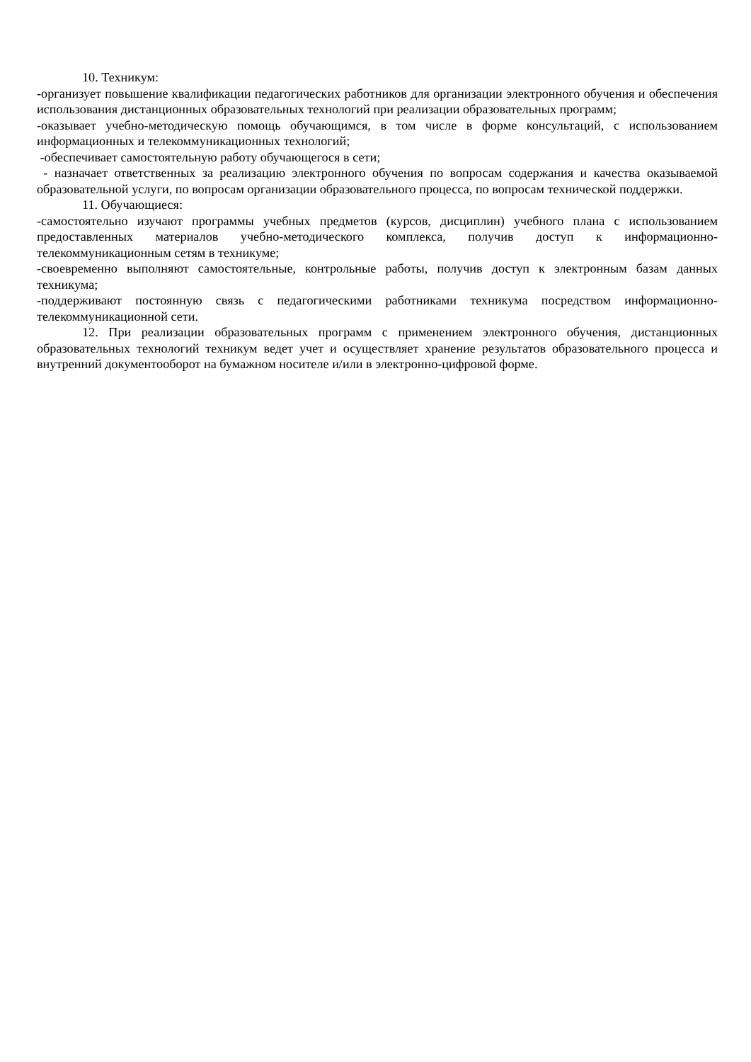10. Техникум:
-организует повышение квалификации педагогических работников для организации электронного обучения и обеспечения использования дистанционных образовательных технологий при реализации образовательных программ;
-оказывает учебно-методическую помощь обучающимся, в том числе в форме консультаций, с использованием информационных и телекоммуникационных технологий;
-обеспечивает самостоятельную работу обучающегося в сети;
- назначает ответственных за реализацию электронного обучения по вопросам содержания и качества оказываемой образовательной услуги, по вопросам организации образовательного процесса, по вопросам технической поддержки.
11. Обучающиеся:
-самостоятельно изучают программы учебных предметов (курсов, дисциплин) учебного плана с использованием предоставленных материалов учебно-методического комплекса, получив доступ к информационно-телекоммуникационным сетям в техникуме;
-своевременно выполняют самостоятельные, контрольные работы, получив доступ к электронным базам данных техникума;
-поддерживают постоянную связь с педагогическими работниками техникума посредством информационно-телекоммуникационной сети.
12. При реализации образовательных программ с применением электронного обучения, дистанционных образовательных технологий техникум ведет учет и осуществляет хранение результатов образовательного процесса и внутренний документооборот на бумажном носителе и/или в электронно-цифровой форме.